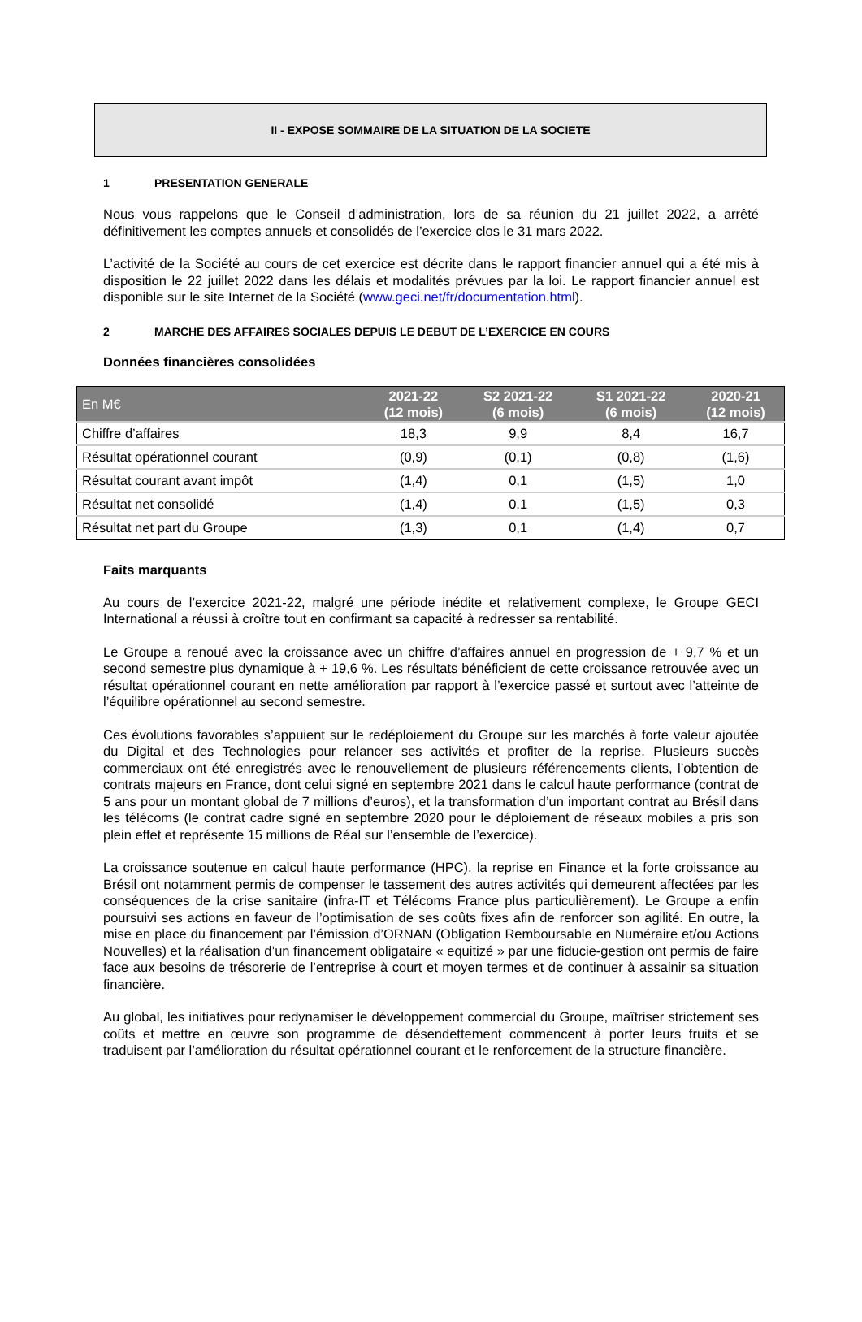II - EXPOSE SOMMAIRE DE LA SITUATION DE LA SOCIETE
1 PRESENTATION GENERALE
Nous vous rappelons que le Conseil d’administration, lors de sa réunion du 21 juillet 2022, a arrêté définitivement les comptes annuels et consolidés de l’exercice clos le 31 mars 2022.
L’activité de la Société au cours de cet exercice est décrite dans le rapport financier annuel qui a été mis à disposition le 22 juillet 2022 dans les délais et modalités prévues par la loi. Le rapport financier annuel est disponible sur le site Internet de la Société (www.geci.net/fr/documentation.html).
2 MARCHE DES AFFAIRES SOCIALES DEPUIS LE DEBUT DE L’EXERCICE EN COURS
Données financières consolidées
| En M€ | 2021-22 (12 mois) | S2 2021-22 (6 mois) | S1 2021-22 (6 mois) | 2020-21 (12 mois) |
| --- | --- | --- | --- | --- |
| Chiffre d’affaires | 18,3 | 9,9 | 8,4 | 16,7 |
| Résultat opérationnel courant | (0,9) | (0,1) | (0,8) | (1,6) |
| Résultat courant avant impôt | (1,4) | 0,1 | (1,5) | 1,0 |
| Résultat net consolidé | (1,4) | 0,1 | (1,5) | 0,3 |
| Résultat net part du Groupe | (1,3) | 0,1 | (1,4) | 0,7 |
Faits marquants
Au cours de l’exercice 2021-22, malgré une période inédite et relativement complexe, le Groupe GECI International a réussi à croître tout en confirmant sa capacité à redresser sa rentabilité.
Le Groupe a renoué avec la croissance avec un chiffre d’affaires annuel en progression de + 9,7 % et un second semestre plus dynamique à + 19,6 %. Les résultats bénéficient de cette croissance retrouvée avec un résultat opérationnel courant en nette amélioration par rapport à l’exercice passé et surtout avec l’atteinte de l’équilibre opérationnel au second semestre.
Ces évolutions favorables s’appuient sur le redéploiement du Groupe sur les marchés à forte valeur ajoutée du Digital et des Technologies pour relancer ses activités et profiter de la reprise. Plusieurs succès commerciaux ont été enregistrés avec le renouvellement de plusieurs référencements clients, l’obtention de contrats majeurs en France, dont celui signé en septembre 2021 dans le calcul haute performance (contrat de 5 ans pour un montant global de 7 millions d’euros), et la transformation d’un important contrat au Brésil dans les télécoms (le contrat cadre signé en septembre 2020 pour le déploiement de réseaux mobiles a pris son plein effet et représente 15 millions de Réal sur l’ensemble de l’exercice).
La croissance soutenue en calcul haute performance (HPC), la reprise en Finance et la forte croissance au Brésil ont notamment permis de compenser le tassement des autres activités qui demeurent affectées par les conséquences de la crise sanitaire (infra-IT et Télécoms France plus particulièrement). Le Groupe a enfin poursuivi ses actions en faveur de l’optimisation de ses coûts fixes afin de renforcer son agilité. En outre, la mise en place du financement par l’émission d’ORNAN (Obligation Remboursable en Numéraire et/ou Actions Nouvelles) et la réalisation d’un financement obligataire « equitizé » par une fiducie-gestion ont permis de faire face aux besoins de trésorerie de l’entreprise à court et moyen termes et de continuer à assainir sa situation financière.
Au global, les initiatives pour redynamiser le développement commercial du Groupe, maîtriser strictement ses coûts et mettre en œuvre son programme de désendettement commencent à porter leurs fruits et se traduisent par l’amélioration du résultat opérationnel courant et le renforcement de la structure financière.